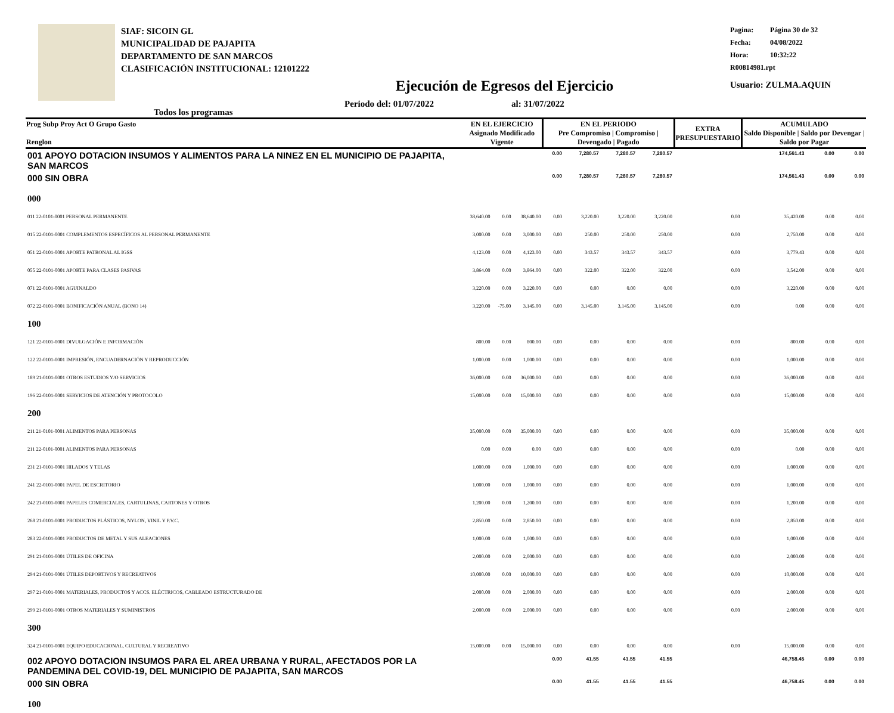SIAF: SICOIN GL
MUNICIPALIDAD DE PAJAPITA
DEPARTAMENTO DE SAN MARCOS
CLASIFICACIÓN INSTITUCIONAL: 12101222
Pagina: Página 30 de 32
Fecha: 04/08/2022
Hora: 10:32:22
R00814981.rpt
Usuario: ZULMA.AQUIN
Ejecución de Egresos del Ejercicio
Todos los programas
Periodo del: 01/07/2022 al: 31/07/2022
| Prog Subp Proy Act O Grupo Gasto Renglon | EN EL EJERCICIO Asignado Modificado Vigente | | | EN EL PERIODO Pre Compromiso / Compromiso / Devengado / Pagado | | | | EXTRA PRESUPUESTARIO | ACUMULADO Saldo Disponible / Saldo por Devengar / Saldo por Pagar | | |
| --- | --- | --- | --- | --- | --- | --- | --- | --- | --- | --- | --- |
| 001 APOYO DOTACION INSUMOS Y ALIMENTOS PARA LA NINEZ EN EL MUNICIPIO DE PAJAPITA, SAN MARCOS | | | | 0.00 | 7,280.57 | 7,280.57 | 7,280.57 | | 174,561.43 | 0.00 | 0.00 |
| 000 SIN OBRA | | | | 0.00 | 7,280.57 | 7,280.57 | 7,280.57 | | 174,561.43 | 0.00 | 0.00 |
| 000 | | | | | | | | | | | |
| 011 22-0101-0001 PERSONAL PERMANENTE | 38,640.00 | 0.00 | 38,640.00 | 0.00 | 3,220.00 | 3,220.00 | 3,220.00 | 0.00 | 35,420.00 | 0.00 | 0.00 |
| 015 22-0101-0001 COMPLEMENTOS ESPECÍFICOS AL PERSONAL PERMANENTE | 3,000.00 | 0.00 | 3,000.00 | 0.00 | 250.00 | 250.00 | 250.00 | 0.00 | 2,750.00 | 0.00 | 0.00 |
| 051 22-0101-0001 APORTE PATRONAL AL IGSS | 4,123.00 | 0.00 | 4,123.00 | 0.00 | 343.57 | 343.57 | 343.57 | 0.00 | 3,779.43 | 0.00 | 0.00 |
| 055 22-0101-0001 APORTE PARA CLASES PASIVAS | 3,864.00 | 0.00 | 3,864.00 | 0.00 | 322.00 | 322.00 | 322.00 | 0.00 | 3,542.00 | 0.00 | 0.00 |
| 071 22-0101-0001 AGUINALDO | 3,220.00 | 0.00 | 3,220.00 | 0.00 | 0.00 | 0.00 | 0.00 | 0.00 | 3,220.00 | 0.00 | 0.00 |
| 072 22-0101-0001 BONIFICACIÓN ANUAL (BONO 14) | 3,220.00 | -75.00 | 3,145.00 | 0.00 | 3,145.00 | 3,145.00 | 3,145.00 | 0.00 | 0.00 | 0.00 | 0.00 |
| 100 | | | | | | | | | | | |
| 121 22-0101-0001 DIVULGACIÓN E INFORMACIÓN | 800.00 | 0.00 | 800.00 | 0.00 | 0.00 | 0.00 | 0.00 | 0.00 | 800.00 | 0.00 | 0.00 |
| 122 22-0101-0001 IMPRESIÓN, ENCUADERNACIÓN Y REPRODUCCIÓN | 1,000.00 | 0.00 | 1,000.00 | 0.00 | 0.00 | 0.00 | 0.00 | 0.00 | 1,000.00 | 0.00 | 0.00 |
| 189 21-0101-0001 OTROS ESTUDIOS Y/O SERVICIOS | 36,000.00 | 0.00 | 36,000.00 | 0.00 | 0.00 | 0.00 | 0.00 | 0.00 | 36,000.00 | 0.00 | 0.00 |
| 196 22-0101-0001 SERVICIOS DE ATENCIÓN Y PROTOCOLO | 15,000.00 | 0.00 | 15,000.00 | 0.00 | 0.00 | 0.00 | 0.00 | 0.00 | 15,000.00 | 0.00 | 0.00 |
| 200 | | | | | | | | | | | |
| 211 21-0101-0001 ALIMENTOS PARA PERSONAS | 35,000.00 | 0.00 | 35,000.00 | 0.00 | 0.00 | 0.00 | 0.00 | 0.00 | 35,000.00 | 0.00 | 0.00 |
| 211 22-0101-0001 ALIMENTOS PARA PERSONAS | 0.00 | 0.00 | 0.00 | 0.00 | 0.00 | 0.00 | 0.00 | 0.00 | 0.00 | 0.00 | 0.00 |
| 231 21-0101-0001 HILADOS Y TELAS | 1,000.00 | 0.00 | 1,000.00 | 0.00 | 0.00 | 0.00 | 0.00 | 0.00 | 1,000.00 | 0.00 | 0.00 |
| 241 22-0101-0001 PAPEL DE ESCRITORIO | 1,000.00 | 0.00 | 1,000.00 | 0.00 | 0.00 | 0.00 | 0.00 | 0.00 | 1,000.00 | 0.00 | 0.00 |
| 242 21-0101-0001 PAPELES COMERCIALES, CARTULINAS, CARTONES Y OTROS | 1,200.00 | 0.00 | 1,200.00 | 0.00 | 0.00 | 0.00 | 0.00 | 0.00 | 1,200.00 | 0.00 | 0.00 |
| 268 21-0101-0001 PRODUCTOS PLÁSTICOS, NYLON, VINIL Y P.V.C. | 2,850.00 | 0.00 | 2,850.00 | 0.00 | 0.00 | 0.00 | 0.00 | 0.00 | 2,850.00 | 0.00 | 0.00 |
| 283 22-0101-0001 PRODUCTOS DE METAL Y SUS ALEACIONES | 1,000.00 | 0.00 | 1,000.00 | 0.00 | 0.00 | 0.00 | 0.00 | 0.00 | 1,000.00 | 0.00 | 0.00 |
| 291 21-0101-0001 ÚTILES DE OFICINA | 2,000.00 | 0.00 | 2,000.00 | 0.00 | 0.00 | 0.00 | 0.00 | 0.00 | 2,000.00 | 0.00 | 0.00 |
| 294 21-0101-0001 ÚTILES DEPORTIVOS Y RECREATIVOS | 10,000.00 | 0.00 | 10,000.00 | 0.00 | 0.00 | 0.00 | 0.00 | 0.00 | 10,000.00 | 0.00 | 0.00 |
| 297 21-0101-0001 MATERIALES, PRODUCTOS Y ACCS. ELÉCTRICOS, CABLEADO ESTRUCTURADO DE | 2,000.00 | 0.00 | 2,000.00 | 0.00 | 0.00 | 0.00 | 0.00 | 0.00 | 2,000.00 | 0.00 | 0.00 |
| 299 21-0101-0001 OTROS MATERIALES Y SUMINISTROS | 2,000.00 | 0.00 | 2,000.00 | 0.00 | 0.00 | 0.00 | 0.00 | 0.00 | 2,000.00 | 0.00 | 0.00 |
| 300 | | | | | | | | | | | |
| 324 21-0101-0001 EQUIPO EDUCACIONAL, CULTURAL Y RECREATIVO | 15,000.00 | 0.00 | 15,000.00 | 0.00 | 0.00 | 0.00 | 0.00 | 0.00 | 15,000.00 | 0.00 | 0.00 |
| 002 APOYO DOTACION INSUMOS PARA EL AREA URBANA Y RURAL, AFECTADOS POR LA PANDEMINA DEL COVID-19, DEL MUNICIPIO DE PAJAPITA, SAN MARCOS | | | | 0.00 | 41.55 | 41.55 | 41.55 | | 46,758.45 | 0.00 | 0.00 |
| 000 SIN OBRA | | | | 0.00 | 41.55 | 41.55 | 41.55 | | 46,758.45 | 0.00 | 0.00 |
| 100 | | | | | | | | | | | |